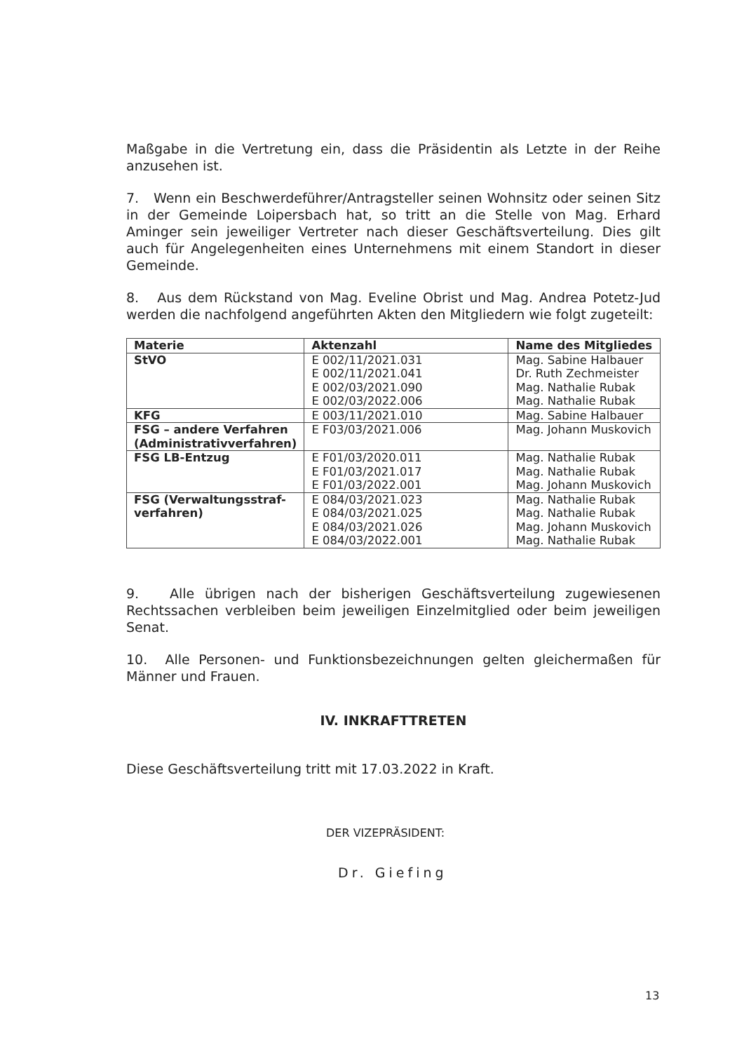Maßgabe in die Vertretung ein, dass die Präsidentin als Letzte in der Reihe anzusehen ist.
7. Wenn ein Beschwerdeführer/Antragsteller seinen Wohnsitz oder seinen Sitz in der Gemeinde Loipersbach hat, so tritt an die Stelle von Mag. Erhard Aminger sein jeweiliger Vertreter nach dieser Geschäftsverteilung. Dies gilt auch für Angelegenheiten eines Unternehmens mit einem Standort in dieser Gemeinde.
8. Aus dem Rückstand von Mag. Eveline Obrist und Mag. Andrea Potetz-Jud werden die nachfolgend angeführten Akten den Mitgliedern wie folgt zugeteilt:
| Materie | Aktenzahl | Name des Mitgliedes |
| --- | --- | --- |
| StVO | E 002/11/2021.031 E 002/11/2021.041 E 002/03/2021.090 E 002/03/2022.006 | Mag. Sabine Halbauer Dr. Ruth Zechmeister Mag. Nathalie Rubak Mag. Nathalie Rubak |
| KFG | E 003/11/2021.010 | Mag. Sabine Halbauer |
| FSG – andere Verfahren (Administrativverfahren) | E F03/03/2021.006 | Mag. Johann Muskovich |
| FSG LB-Entzug | E F01/03/2020.011 E F01/03/2021.017 E F01/03/2022.001 | Mag. Nathalie Rubak Mag. Nathalie Rubak Mag. Johann Muskovich |
| FSG (Verwaltungsstraf-verfahren) | E 084/03/2021.023 E 084/03/2021.025 E 084/03/2021.026 E 084/03/2022.001 | Mag. Nathalie Rubak Mag. Nathalie Rubak Mag. Johann Muskovich Mag. Nathalie Rubak |
9. Alle übrigen nach der bisherigen Geschäftsverteilung zugewiesenen Rechtssachen verbleiben beim jeweiligen Einzelmitglied oder beim jeweiligen Senat.
10. Alle Personen- und Funktionsbezeichnungen gelten gleichermaßen für Männer und Frauen.
IV. INKRAFTTRETEN
Diese Geschäftsverteilung tritt mit 17.03.2022 in Kraft.
DER VIZEPRÄSIDENT:
Dr. Giefing
13